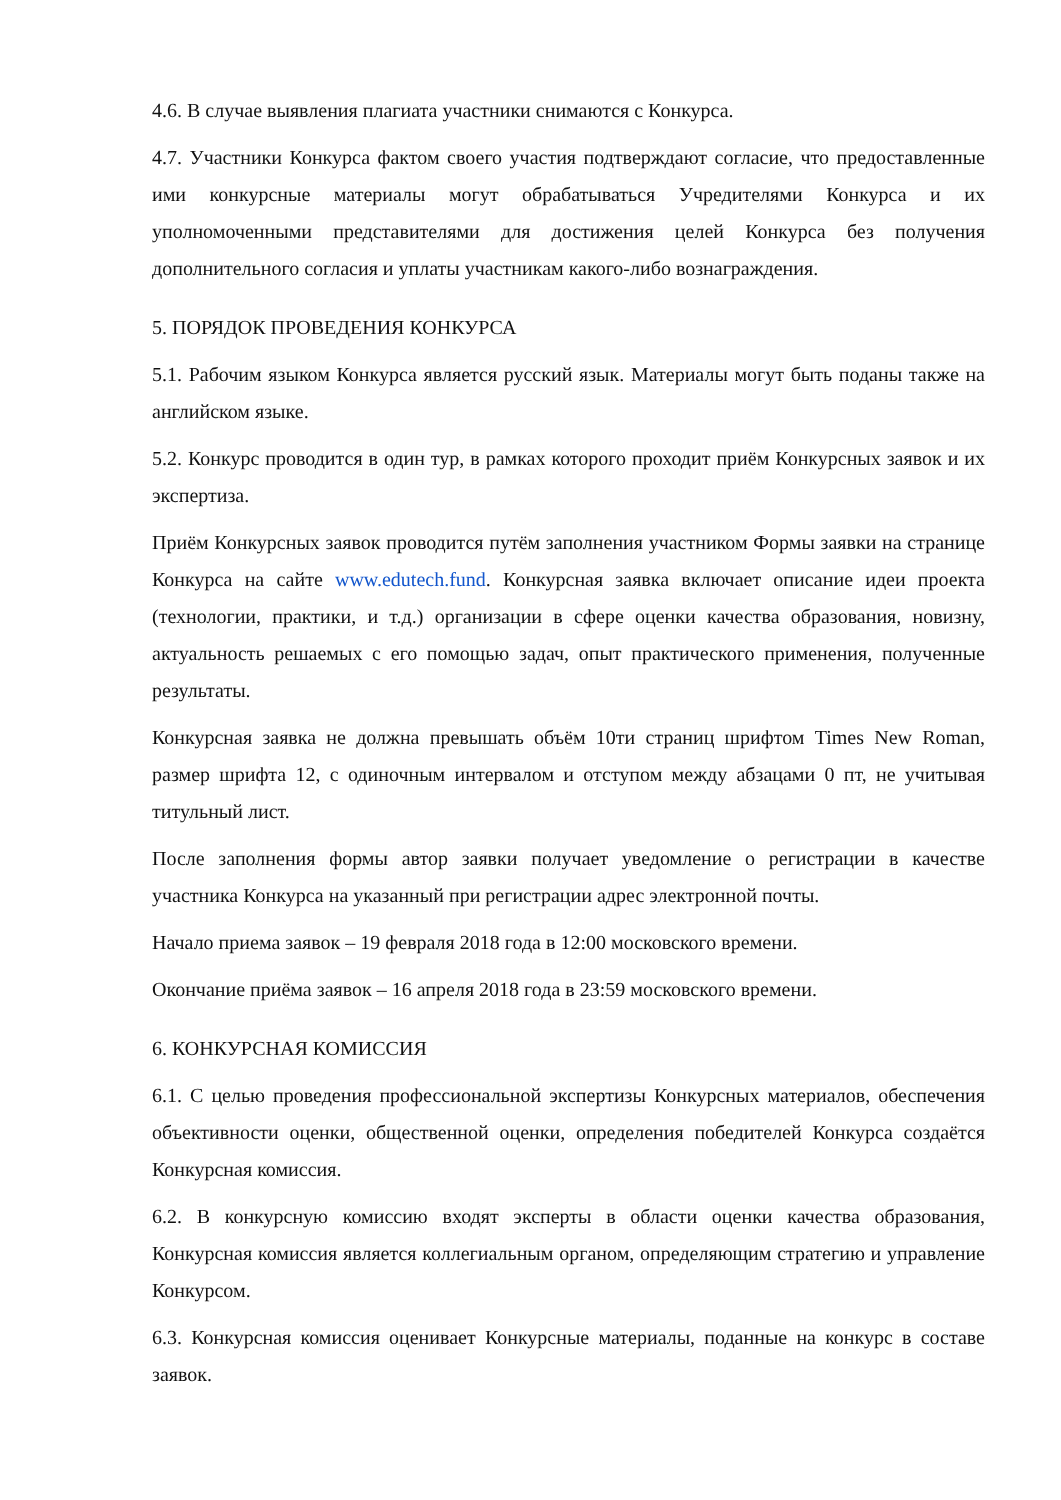4.6. В случае выявления плагиата участники снимаются с Конкурса.
4.7. Участники Конкурса фактом своего участия подтверждают согласие, что предоставленные ими конкурсные материалы могут обрабатываться Учредителями Конкурса и их уполномоченными представителями для достижения целей Конкурса без получения дополнительного согласия и уплаты участникам какого-либо вознаграждения.
5. ПОРЯДОК ПРОВЕДЕНИЯ КОНКУРСА
5.1. Рабочим языком Конкурса является русский язык. Материалы могут быть поданы также на английском языке.
5.2. Конкурс проводится в один тур, в рамках которого проходит приём Конкурсных заявок и их экспертиза.
Приём Конкурсных заявок проводится путём заполнения участником Формы заявки на странице Конкурса на сайте www.edutech.fund. Конкурсная заявка включает описание идеи проекта (технологии, практики, и т.д.) организации в сфере оценки качества образования, новизну, актуальность решаемых с его помощью задач, опыт практического применения, полученные результаты.
Конкурсная заявка не должна превышать объём 10ти страниц шрифтом Times New Roman, размер шрифта 12, с одиночным интервалом и отступом между абзацами 0 пт, не учитывая титульный лист.
После заполнения формы автор заявки получает уведомление о регистрации в качестве участника Конкурса на указанный при регистрации адрес электронной почты.
Начало приема заявок – 19 февраля 2018 года в 12:00 московского времени.
Окончание приёма заявок – 16 апреля 2018 года в 23:59 московского времени.
6. КОНКУРСНАЯ КОМИССИЯ
6.1. С целью проведения профессиональной экспертизы Конкурсных материалов, обеспечения объективности оценки, общественной оценки, определения победителей Конкурса создаётся Конкурсная комиссия.
6.2. В конкурсную комиссию входят эксперты в области оценки качества образования, Конкурсная комиссия является коллегиальным органом, определяющим стратегию и управление Конкурсом.
6.3. Конкурсная комиссия оценивает Конкурсные материалы, поданные на конкурс в составе заявок.